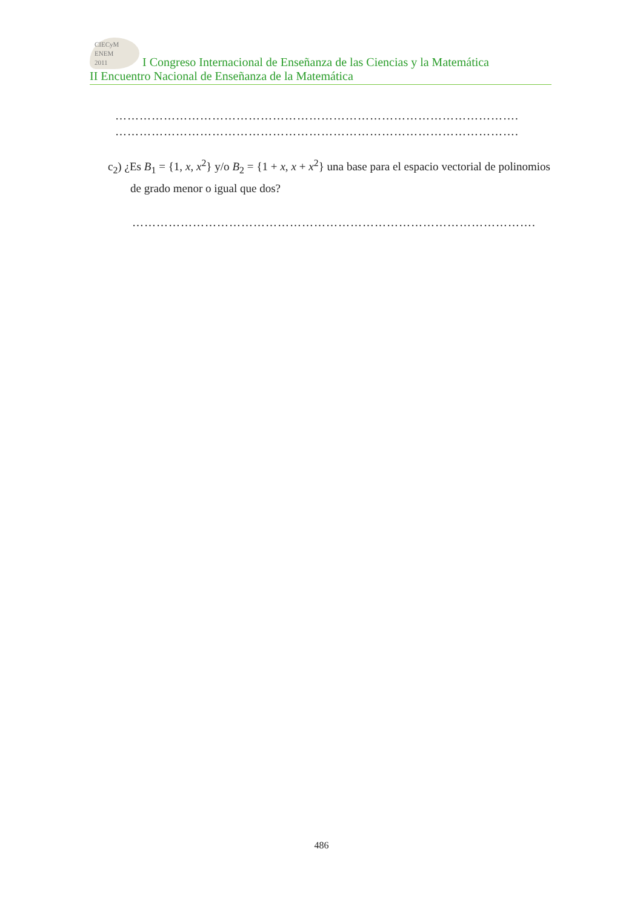CIECyM
ENEM
2011 I Congreso Internacional de Enseñanza de las Ciencias y la Matemática
II Encuentro Nacional de Enseñanza de la Matemática
……………………………………………………………………………………….
……………………………………………………………………………………….
c<sub>2</sub>) ¿Es B<sub>1</sub> = {1, x, x<sup>2</sup>} y/o B<sub>2</sub> = {1 + x, x + x<sup>2</sup>} una base para el espacio vectorial de polinomios de grado menor o igual que dos?
……………………………………………………………………………………….
486